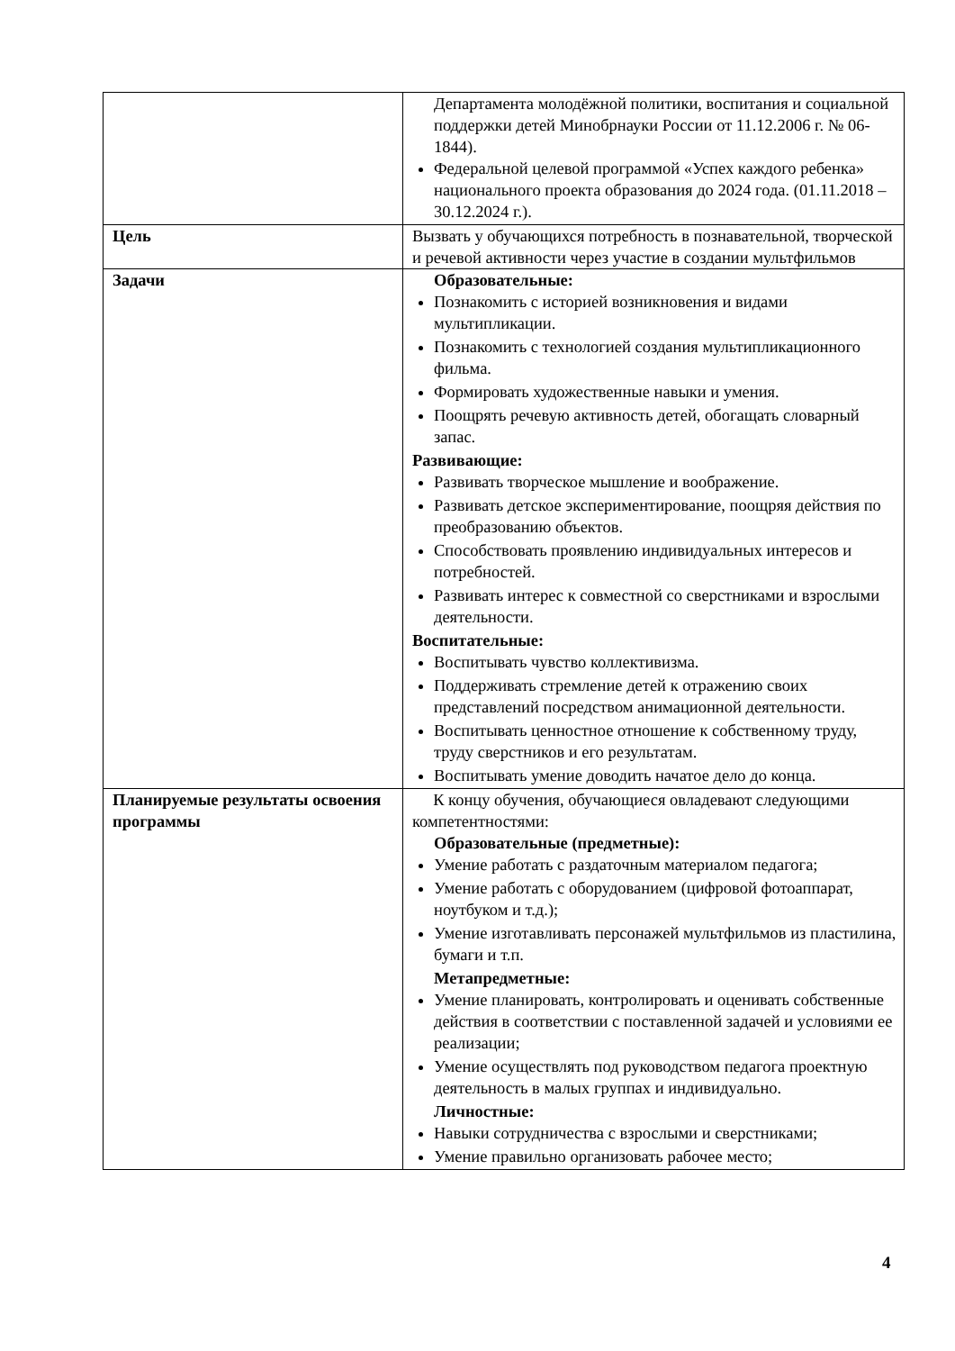| | Департамента молодёжной политики, воспитания и социальной поддержки детей Минобрнауки России от 11.12.2006 г. № 06-1844). Федеральной целевой программой «Успех каждого ребенка» национального проекта образования до 2024 года. (01.11.2018 – 30.12.2024 г.). |
| Цель | Вызвать у обучающихся потребность в познавательной, творческой и речевой активности через участие в создании мультфильмов |
| Задачи | Образовательные: Познакомить с историей возникновения и видами мультипликации. Познакомить с технологией создания мультипликационного фильма. Формировать художественные навыки и умения. Поощрять речевую активность детей, обогащать словарный запас. Развивающие: Развивать творческое мышление и воображение. Развивать детское экспериментирование, поощряя действия по преобразованию объектов. Способствовать проявлению индивидуальных интересов и потребностей. Развивать интерес к совместной со сверстниками и взрослыми деятельности. Воспитательные: Воспитывать чувство коллективизма. Поддерживать стремление детей к отражению своих представлений посредством анимационной деятельности. Воспитывать ценностное отношение к собственному труду, труду сверстников и его результатам. Воспитывать умение доводить начатое дело до конца. |
| Планируемые результаты освоения программы | К концу обучения, обучающиеся овладевают следующими компетентностями: Образовательные (предметные): Умение работать с раздаточным материалом педагога; Умение работать с оборудованием (цифровой фотоаппарат, ноутбуком и т.д.); Умение изготавливать персонажей мультфильмов из пластилина, бумаги и т.п. Метапредметные: Умение планировать, контролировать и оценивать собственные действия в соответствии с поставленной задачей и условиями ее реализации; Умение осуществлять под руководством педагога проектную деятельность в малых группах и индивидуально. Личностные: Навыки сотрудничества с взрослыми и сверстниками; Умение правильно организовать рабочее место; |
4